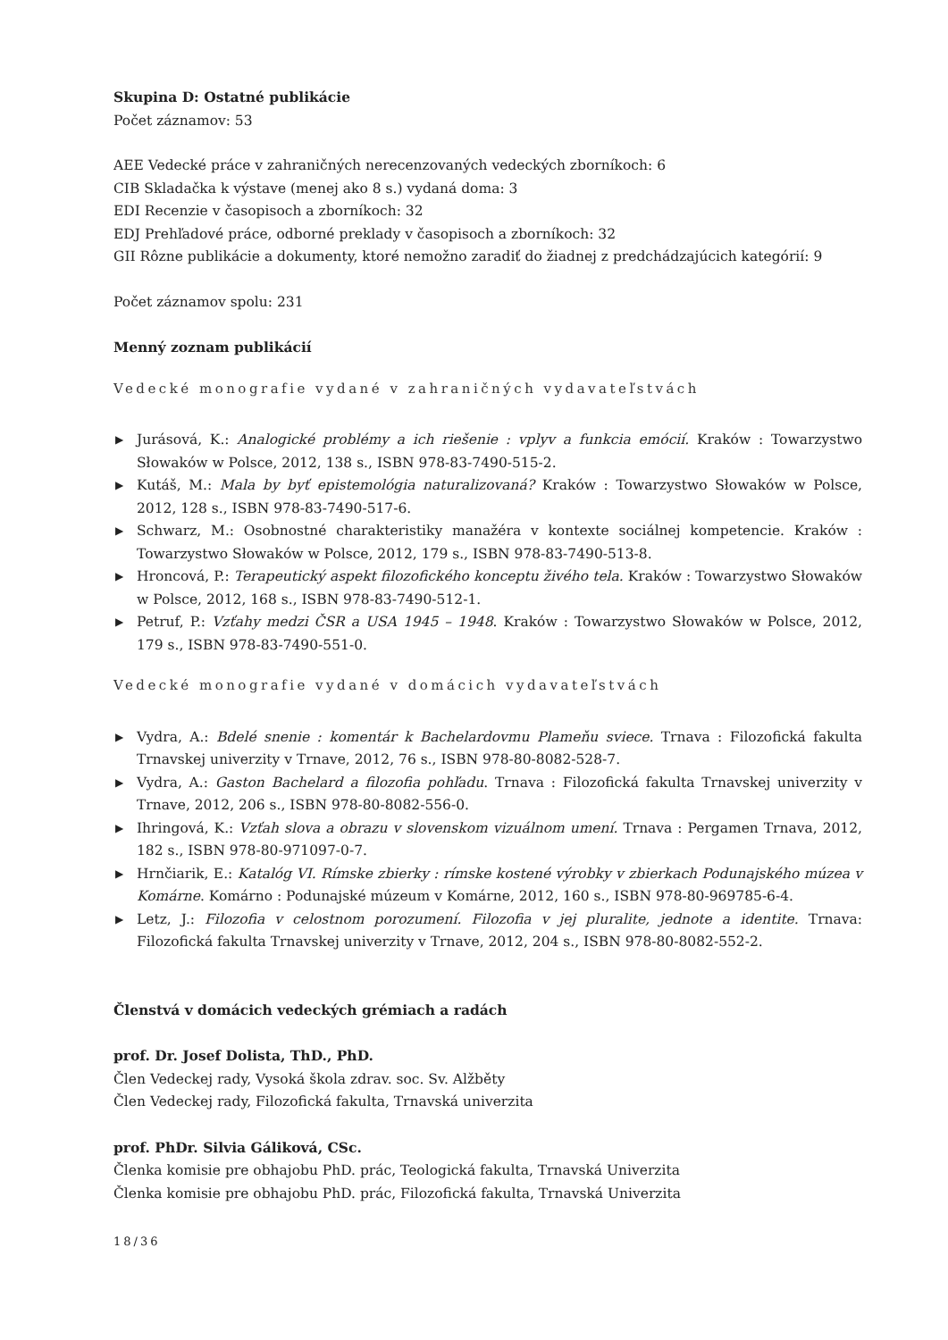Skupina D: Ostatné publikácie
Počet záznamov: 53
AEE Vedecké práce v zahraničných nerecenzovaných vedeckých zborníkoch: 6
CIB Skladačka k výstave (menej ako 8 s.) vydaná doma: 3
EDI Recenzie v časopisoch a zborníkoch: 32
EDJ Prehľadové práce, odborné preklady v časopisoch a zborníkoch: 32
GII Rôzne publikácie a dokumenty, ktoré nemožno zaradiť do žiadnej z predchádzajúcich kategórií: 9
Počet záznamov spolu: 231
Menný zoznam publikácií
Vedecké monografie vydané v zahraničných vydavateľstvách
▶ Jurásová, K.: Analogické problémy a ich riešenie : vplyv a funkcia emócií. Kraków : Towarzystwo Słowaków w Polsce, 2012, 138 s., ISBN 978-83-7490-515-2.
▶ Kutáš, M.: Mala by byť epistemológia naturalizovaná? Kraków : Towarzystwo Słowaków w Polsce, 2012, 128 s., ISBN 978-83-7490-517-6.
▶ Schwarz, M.: Osobnostné charakteristiky manažéra v kontexte sociálnej kompetencie. Kraków : Towarzystwo Słowaków w Polsce, 2012, 179 s., ISBN 978-83-7490-513-8.
▶ Hroncová, P.: Terapeutický aspekt filozofického konceptu živého tela. Kraków : Towarzystwo Słowaków w Polsce, 2012, 168 s., ISBN 978-83-7490-512-1.
▶ Petruf, P.: Vzťahy medzi ČSR a USA 1945 – 1948. Kraków : Towarzystwo Słowaków w Polsce, 2012, 179 s., ISBN 978-83-7490-551-0.
Vedecké monografie vydané v domácich vydavateľstvách
▶ Vydra, A.: Bdelé snenie : komentár k Bachelardovmu Plameňu sviece. Trnava : Filozofická fakulta Trnavskej univerzity v Trnave, 2012, 76 s., ISBN 978-80-8082-528-7.
▶ Vydra, A.: Gaston Bachelard a filozofia pohľadu. Trnava : Filozofická fakulta Trnavskej univerzity v Trnave, 2012, 206 s., ISBN 978-80-8082-556-0.
▶ Ihringová, K.: Vzťah slova a obrazu v slovenskom vizuálnom umení. Trnava : Pergamen Trnava, 2012, 182 s., ISBN 978-80-971097-0-7.
▶ Hrnčiarik, E.: Katalóg VI. Rímske zbierky : rímske kostené výrobky v zbierkach Podunajského múzea v Komárne. Komárno : Podunajské múzeum v Komárne, 2012, 160 s., ISBN 978-80-969785-6-4.
▶ Letz, J.: Filozofia v celostnom porozumení. Filozofia v jej pluralite, jednote a identite. Trnava: Filozofická fakulta Trnavskej univerzity v Trnave, 2012, 204 s., ISBN 978-80-8082-552-2.
Členstvá v domácich vedeckých grémiach a radách
prof. Dr. Josef Dolista, ThD., PhD.
Člen Vedeckej rady, Vysoká škola zdrav. soc. Sv. Alžběty
Člen Vedeckej rady, Filozofická fakulta, Trnavská univerzita
prof. PhDr. Silvia Gáliková, CSc.
Členka komisie pre obhajobu PhD. prác, Teologická fakulta, Trnavská Univerzita
Členka komisie pre obhajobu PhD. prác, Filozofická fakulta, Trnavská Univerzita
18/36